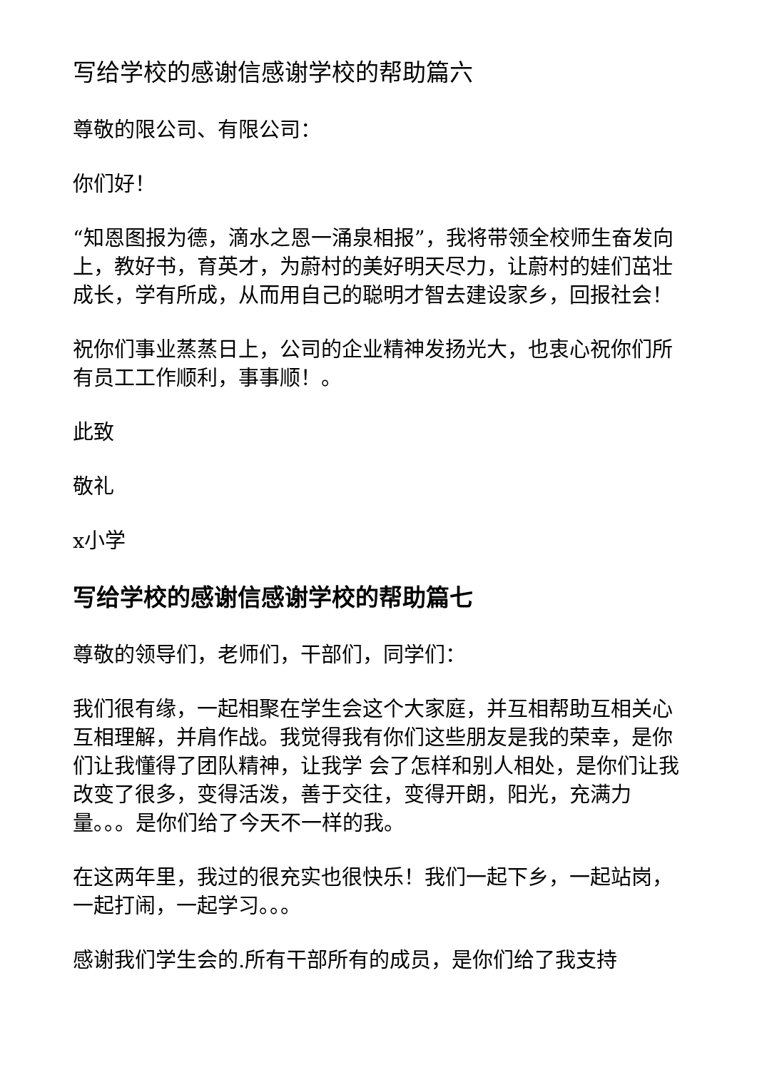写给学校的感谢信感谢学校的帮助篇六
尊敬的限公司、有限公司：
你们好！
“知恩图报为德，滴水之恩一涌泉相报”，我将带领全校师生奋发向上，教好书，育英才，为蔚村的美好明天尽力，让蔚村的娃们茁壮成长，学有所成，从而用自己的聪明才智去建设家乡，回报社会！
祝你们事业蒸蒸日上，公司的企业精神发扬光大，也衷心祝你们所有员工工作顺利，事事顺！。
此致
敬礼
x小学
写给学校的感谢信感谢学校的帮助篇七
尊敬的领导们，老师们，干部们，同学们：
我们很有缘，一起相聚在学生会这个大家庭，并互相帮助互相关心互相理解，并肩作战。我觉得我有你们这些朋友是我的荣幸，是你们让我懂得了团队精神，让我学 会了怎样和别人相处，是你们让我改变了很多，变得活泼，善于交往，变得开朗，阳光，充满力量。。。是你们给了今天不一样的我。
在这两年里，我过的很充实也很快乐！我们一起下乡，一起站岗，一起打闹，一起学习。。。
感谢我们学生会的.所有干部所有的成员，是你们给了我支持